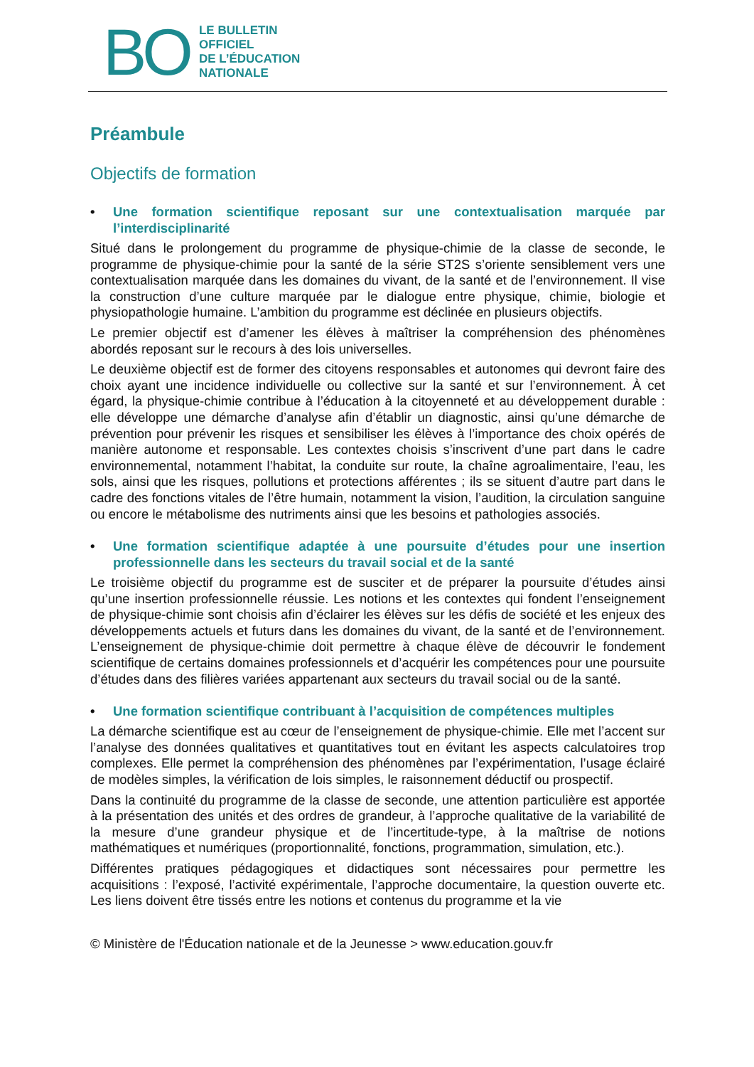BO
LE BULLETIN
OFFICIEL
DE L’ÉDUCATION
NATIONALE
Préambule
Objectifs de formation
• Une formation scientifique reposant sur une contextualisation marquée par l’interdisciplinarité
Situé dans le prolongement du programme de physique-chimie de la classe de seconde, le programme de physique-chimie pour la santé de la série ST2S s’oriente sensiblement vers une contextualisation marquée dans les domaines du vivant, de la santé et de l’environnement. Il vise la construction d’une culture marquée par le dialogue entre physique, chimie, biologie et physiopathologie humaine. L’ambition du programme est déclinée en plusieurs objectifs.
Le premier objectif est d’amener les élèves à maîtriser la compréhension des phénomènes abordés reposant sur le recours à des lois universelles.
Le deuxième objectif est de former des citoyens responsables et autonomes qui devront faire des choix ayant une incidence individuelle ou collective sur la santé et sur l’environnement. À cet égard, la physique-chimie contribue à l’éducation à la citoyenneté et au développement durable : elle développe une démarche d’analyse afin d’établir un diagnostic, ainsi qu’une démarche de prévention pour prévenir les risques et sensibiliser les élèves à l’importance des choix opérés de manière autonome et responsable. Les contextes choisis s’inscrivent d’une part dans le cadre environnemental, notamment l’habitat, la conduite sur route, la chaîne agroalimentaire, l’eau, les sols, ainsi que les risques, pollutions et protections afférentes ; ils se situent d’autre part dans le cadre des fonctions vitales de l’être humain, notamment la vision, l’audition, la circulation sanguine ou encore le métabolisme des nutriments ainsi que les besoins et pathologies associés.
• Une formation scientifique adaptée à une poursuite d’études pour une insertion professionnelle dans les secteurs du travail social et de la santé
Le troisième objectif du programme est de susciter et de préparer la poursuite d’études ainsi qu’une insertion professionnelle réussie. Les notions et les contextes qui fondent l’enseignement de physique-chimie sont choisis afin d’éclairer les élèves sur les défis de société et les enjeux des développements actuels et futurs dans les domaines du vivant, de la santé et de l’environnement. L’enseignement de physique-chimie doit permettre à chaque élève de découvrir le fondement scientifique de certains domaines professionnels et d’acquérir les compétences pour une poursuite d’études dans des filières variées appartenant aux secteurs du travail social ou de la santé.
• Une formation scientifique contribuant à l’acquisition de compétences multiples
La démarche scientifique est au cœur de l’enseignement de physique-chimie. Elle met l’accent sur l’analyse des données qualitatives et quantitatives tout en évitant les aspects calculatoires trop complexes. Elle permet la compréhension des phénomènes par l’expérimentation, l’usage éclairé de modèles simples, la vérification de lois simples, le raisonnement déductif ou prospectif.
Dans la continuité du programme de la classe de seconde, une attention particulière est apportée à la présentation des unités et des ordres de grandeur, à l’approche qualitative de la variabilité de la mesure d’une grandeur physique et de l’incertitude-type, à la maîtrise de notions mathématiques et numériques (proportionnalité, fonctions, programmation, simulation, etc.).
Différentes pratiques pédagogiques et didactiques sont nécessaires pour permettre les acquisitions : l’exposé, l’activité expérimentale, l’approche documentaire, la question ouverte etc. Les liens doivent être tissés entre les notions et contenus du programme et la vie
© Ministère de l'Éducation nationale et de la Jeunesse > www.education.gouv.fr